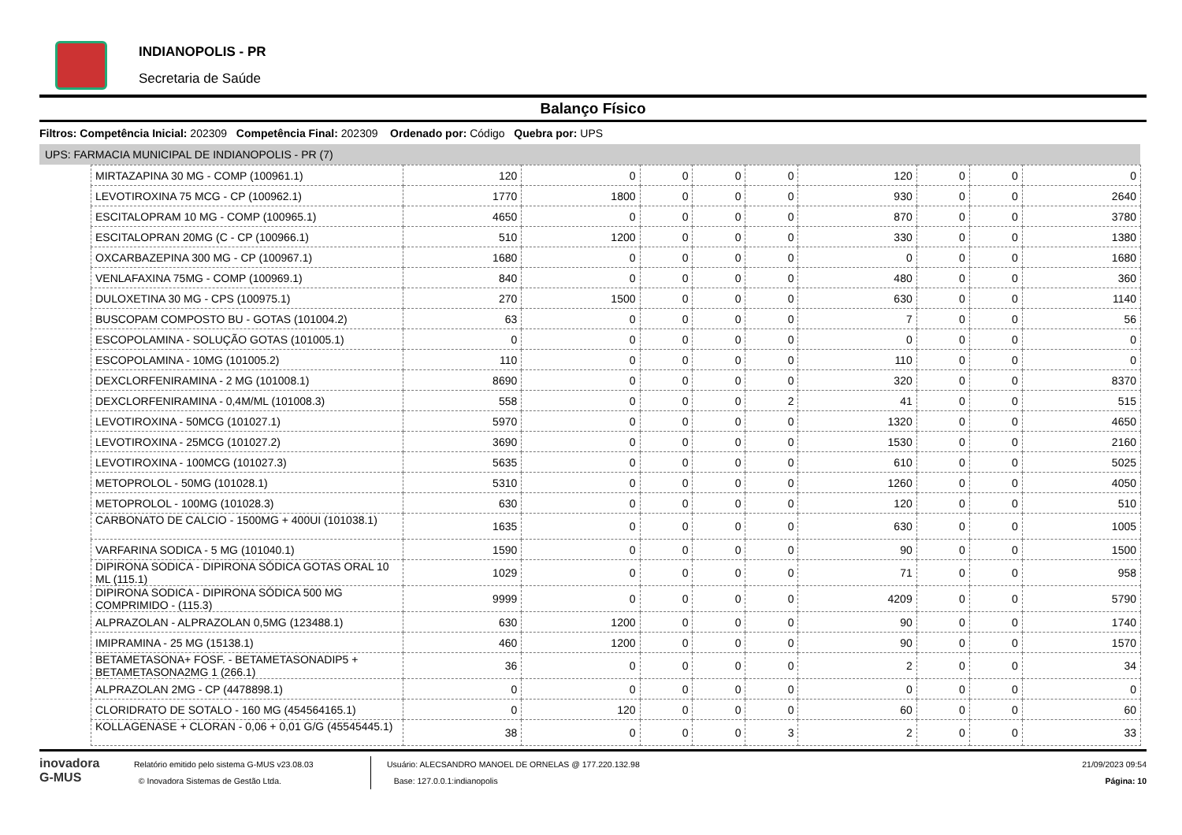INDIANOPOLIS - PR
Secretaria de Saúde
Balanço Físico
Filtros: Competência Inicial: 202309 Competência Final: 202309 Ordenado por: Código Quebra por: UPS
UPS: FARMACIA MUNICIPAL DE INDIANOPOLIS - PR (7)
| MIRTAZAPINA 30 MG - COMP (100961.1) | 120 | 0 | 0 | 0 | 0 | 120 | 0 | 0 | 0 |
| LEVOTIROXINA 75 MCG - CP (100962.1) | 1770 | 1800 | 0 | 0 | 0 | 930 | 0 | 0 | 2640 |
| ESCITALOPRAM 10 MG - COMP (100965.1) | 4650 | 0 | 0 | 0 | 0 | 870 | 0 | 0 | 3780 |
| ESCITALOPRAN 20MG (C - CP (100966.1) | 510 | 1200 | 0 | 0 | 0 | 330 | 0 | 0 | 1380 |
| OXCARBAZEPINA 300 MG - CP (100967.1) | 1680 | 0 | 0 | 0 | 0 | 0 | 0 | 0 | 1680 |
| VENLAFAXINA 75MG - COMP (100969.1) | 840 | 0 | 0 | 0 | 0 | 480 | 0 | 0 | 360 |
| DULOXETINA 30 MG - CPS (100975.1) | 270 | 1500 | 0 | 0 | 0 | 630 | 0 | 0 | 1140 |
| BUSCOPAM COMPOSTO BU - GOTAS (101004.2) | 63 | 0 | 0 | 0 | 0 | 7 | 0 | 0 | 56 |
| ESCOPOLAMINA - SOLUÇÃO GOTAS (101005.1) | 0 | 0 | 0 | 0 | 0 | 0 | 0 | 0 | 0 |
| ESCOPOLAMINA - 10MG (101005.2) | 110 | 0 | 0 | 0 | 0 | 110 | 0 | 0 | 0 |
| DEXCLORFENIRAMINA - 2 MG (101008.1) | 8690 | 0 | 0 | 0 | 0 | 320 | 0 | 0 | 8370 |
| DEXCLORFENIRAMINA - 0,4M/ML (101008.3) | 558 | 0 | 0 | 0 | 2 | 41 | 0 | 0 | 515 |
| LEVOTIROXINA - 50MCG (101027.1) | 5970 | 0 | 0 | 0 | 0 | 1320 | 0 | 0 | 4650 |
| LEVOTIROXINA - 25MCG (101027.2) | 3690 | 0 | 0 | 0 | 0 | 1530 | 0 | 0 | 2160 |
| LEVOTIROXINA - 100MCG (101027.3) | 5635 | 0 | 0 | 0 | 0 | 610 | 0 | 0 | 5025 |
| METOPROLOL - 50MG (101028.1) | 5310 | 0 | 0 | 0 | 0 | 1260 | 0 | 0 | 4050 |
| METOPROLOL - 100MG (101028.3) | 630 | 0 | 0 | 0 | 0 | 120 | 0 | 0 | 510 |
| CARBONATO DE CALCIO - 1500MG + 400UI (101038.1) | 1635 | 0 | 0 | 0 | 0 | 630 | 0 | 0 | 1005 |
| VARFARINA SODICA - 5 MG (101040.1) | 1590 | 0 | 0 | 0 | 0 | 90 | 0 | 0 | 1500 |
| DIPIRONA SODICA - DIPIRONA SÓDICA GOTAS ORAL 10 ML (115.1) | 1029 | 0 | 0 | 0 | 0 | 71 | 0 | 0 | 958 |
| DIPIRONA SODICA - DIPIRONA SÓDICA 500 MG COMPRIMIDO - (115.3) | 9999 | 0 | 0 | 0 | 0 | 4209 | 0 | 0 | 5790 |
| ALPRAZOLAN - ALPRAZOLAN 0,5MG (123488.1) | 630 | 1200 | 0 | 0 | 0 | 90 | 0 | 0 | 1740 |
| IMIPRAMINA - 25 MG (15138.1) | 460 | 1200 | 0 | 0 | 0 | 90 | 0 | 0 | 1570 |
| BETAMETASONA+ FOSF. - BETAMETASONADIP5 + BETAMETASONA2MG 1 (266.1) | 36 | 0 | 0 | 0 | 0 | 2 | 0 | 0 | 34 |
| ALPRAZOLAN 2MG - CP (4478898.1) | 0 | 0 | 0 | 0 | 0 | 0 | 0 | 0 | 0 |
| CLORIDRATO DE SOTALO - 160 MG (454564165.1) | 0 | 120 | 0 | 0 | 0 | 60 | 0 | 0 | 60 |
| KOLLAGENASE + CLORAN - 0,06 + 0,01 G/G (45545445.1) | 38 | 0 | 0 | 0 | 3 | 2 | 0 | 0 | 33 |
inovadora
G-MUS
Relatório emitido pelo sistema G-MUS v23.08.03
© Inovadora Sistemas de Gestão Ltda.
Usuário: ALECSANDRO MANOEL DE ORNELAS @ 177.220.132.98
Base: 127.0.0.1:indianopolis
21/09/2023 09:54
Página: 10